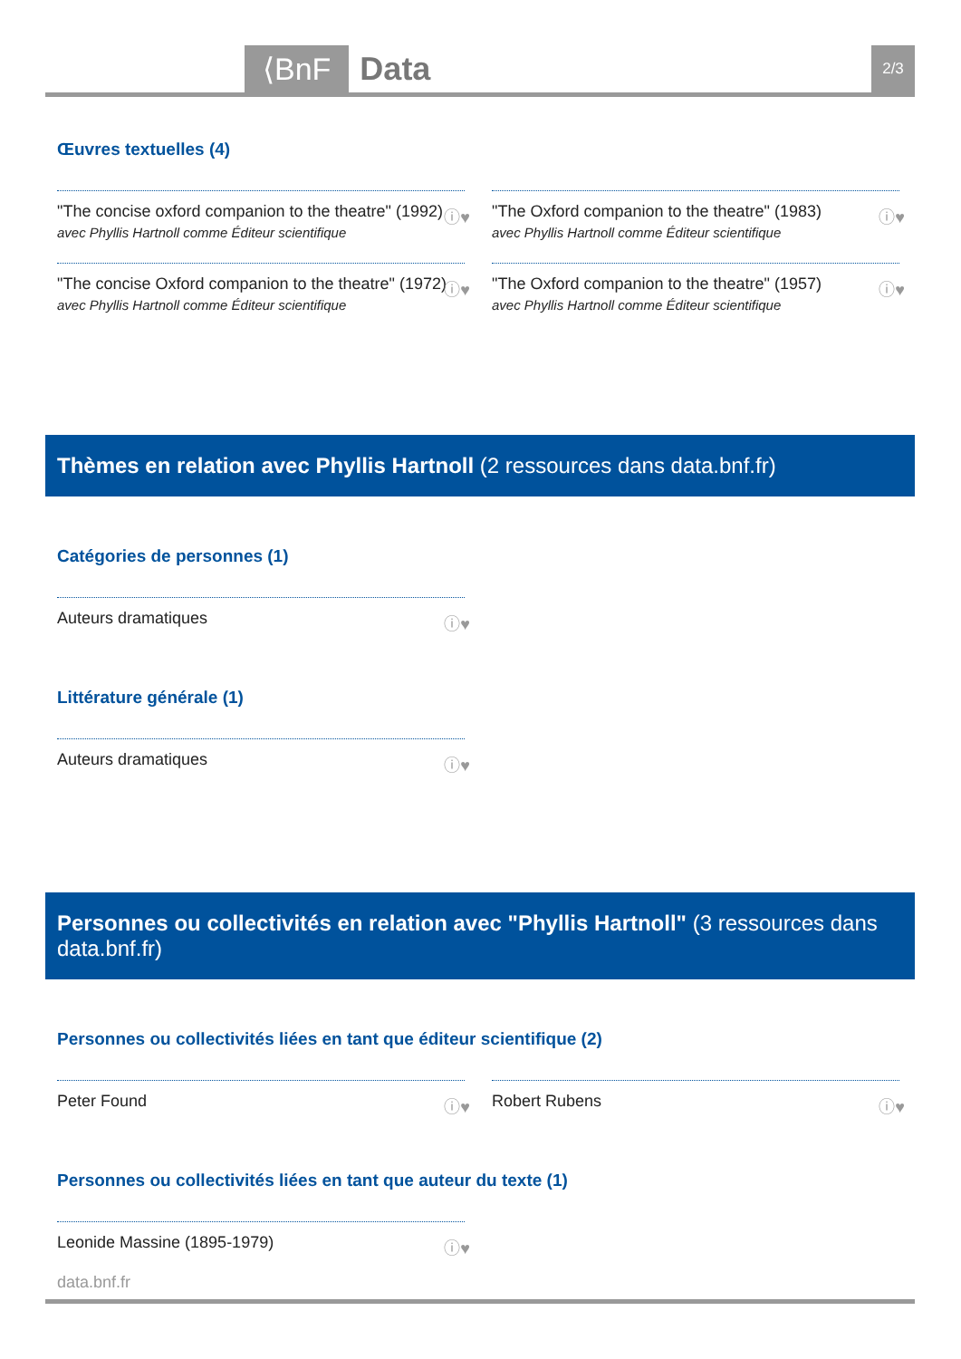⟨BnF Data 2/3
Œuvres textuelles (4)
"The concise oxford companion to the theatre" (1992)
avec Phyllis Hartnoll comme Éditeur scientifique ⓘ♥
"The Oxford companion to the theatre" (1983)
avec Phyllis Hartnoll comme Éditeur scientifique ⓘ♥
"The concise Oxford companion to the theatre" (1972)
avec Phyllis Hartnoll comme Éditeur scientifique ⓘ♥
"The Oxford companion to the theatre" (1957)
avec Phyllis Hartnoll comme Éditeur scientifique ⓘ♥
Thèmes en relation avec Phyllis Hartnoll (2 ressources dans data.bnf.fr)
Catégories de personnes (1)
Auteurs dramatiques ⓘ♥
Littérature générale (1)
Auteurs dramatiques ⓘ♥
Personnes ou collectivités en relation avec "Phyllis Hartnoll" (3 ressources dans data.bnf.fr)
Personnes ou collectivités liées en tant que éditeur scientifique (2)
Peter Found ⓘ♥
Robert Rubens ⓘ♥
Personnes ou collectivités liées en tant que auteur du texte (1)
Leonide Massine (1895-1979) ⓘ♥
data.bnf.fr